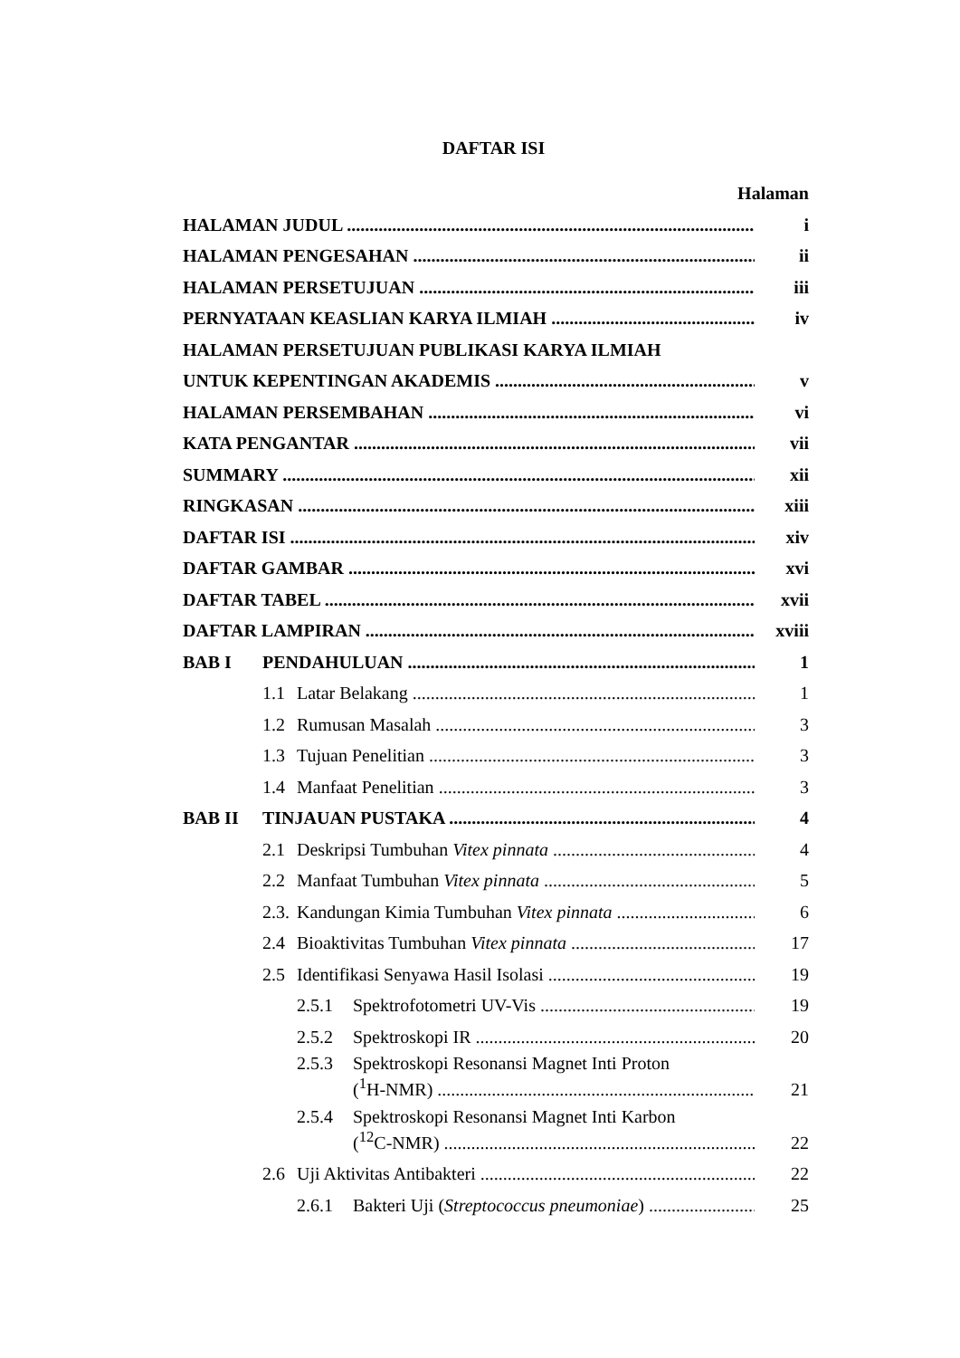DAFTAR ISI
Halaman
HALAMAN JUDUL i
HALAMAN PENGESAHAN ii
HALAMAN PERSETUJUAN iii
PERNYATAAN KEASLIAN KARYA ILMIAH iv
HALAMAN PERSETUJUAN PUBLIKASI KARYA ILMIAH
UNTUK KEPENTINGAN AKADEMIS v
HALAMAN PERSEMBAHAN vi
KATA PENGANTAR vii
SUMMARY xii
RINGKASAN xiii
DAFTAR ISI xiv
DAFTAR GAMBAR xvi
DAFTAR TABEL xvii
DAFTAR LAMPIRAN xviii
BAB I PENDAHULUAN 1
1.1 Latar Belakang 1
1.2 Rumusan Masalah 3
1.3 Tujuan Penelitian 3
1.4 Manfaat Penelitian 3
BAB II TINJAUAN PUSTAKA 4
2.1 Deskripsi Tumbuhan Vitex pinnata 4
2.2 Manfaat Tumbuhan Vitex pinnata 5
2.3. Kandungan Kimia Tumbuhan Vitex pinnata 6
2.4 Bioaktivitas Tumbuhan Vitex pinnata 17
2.5 Identifikasi Senyawa Hasil Isolasi 19
2.5.1 Spektrofotometri UV-Vis 19
2.5.2 Spektroskopi IR 20
2.5.3 Spektroskopi Resonansi Magnet Inti Proton
(<sup>1</sup>H-NMR) 21
2.5.4 Spektroskopi Resonansi Magnet Inti Karbon
(<sup>12</sup>C-NMR) 22
2.6 Uji Aktivitas Antibakteri 22
2.6.1 Bakteri Uji (Streptococcus pneumoniae) 25